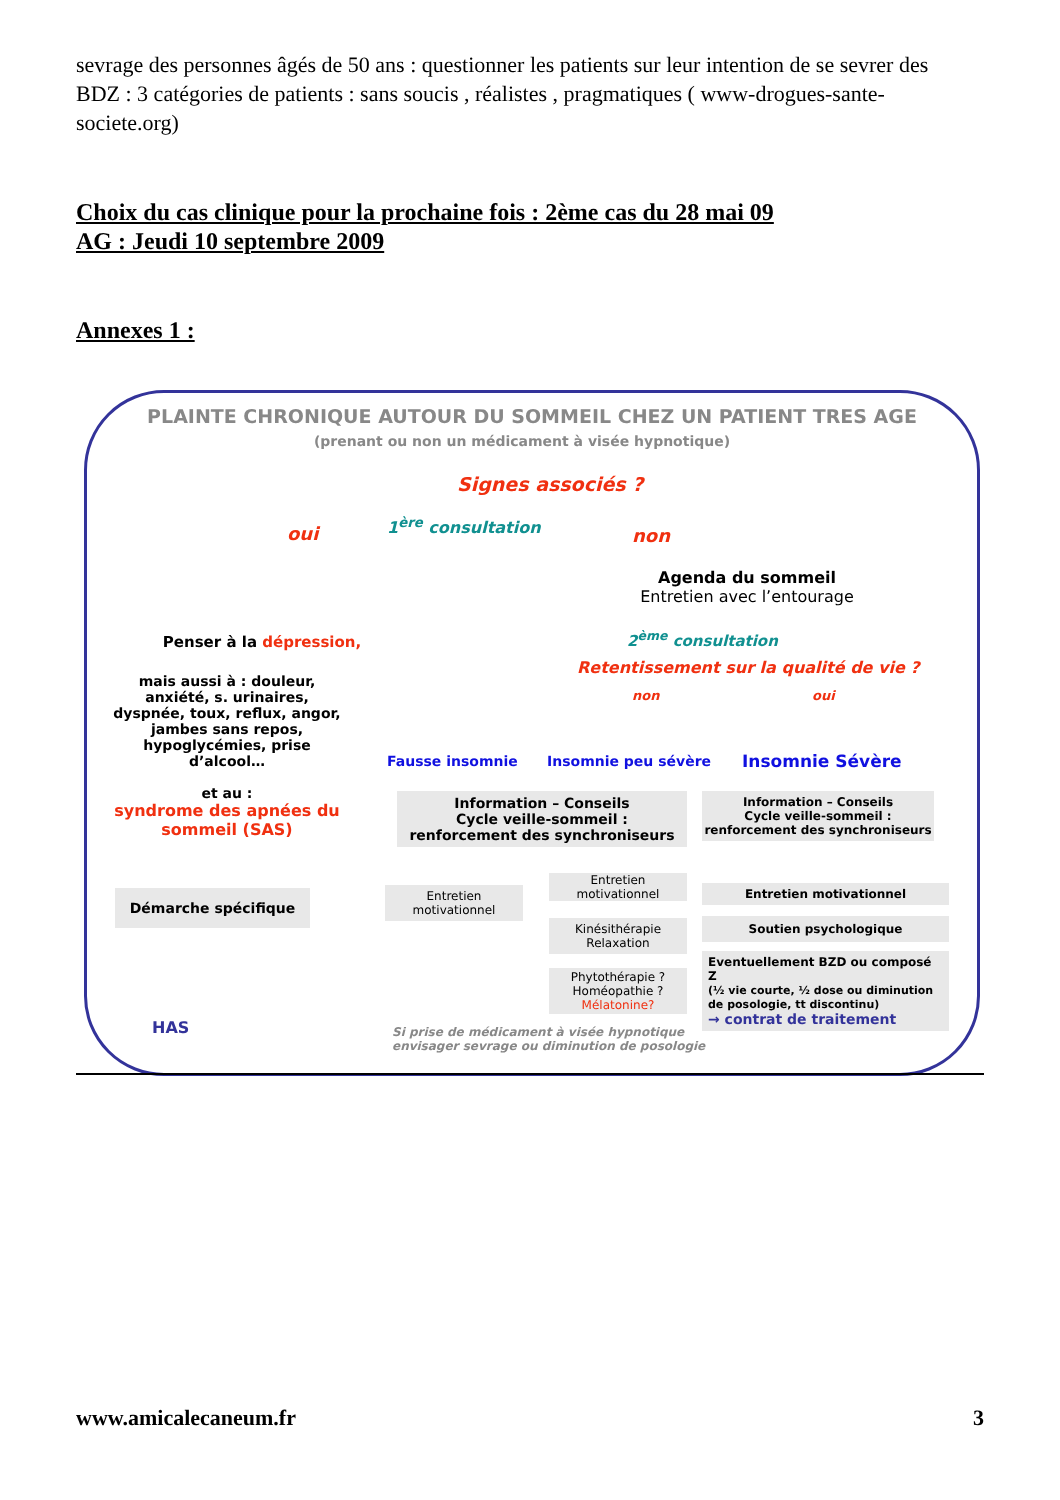sevrage des personnes âgés de 50 ans : questionner les patients sur leur intention de se sevrer des BDZ : 3 catégories de patients : sans soucis , réalistes , pragmatiques ( www-drogues-sante-societe.org)
Choix du cas clinique pour la prochaine fois : 2ème cas du 28 mai 09
AG : Jeudi 10 septembre 2009
Annexes 1 :
PLAINTE CHRONIQUE AUTOUR DU SOMMEIL CHEZ UN PATIENT TRES AGE
(prenant ou non un médicament à visée hypnotique)
Signes associés ?
oui 1<sup>ère</sup> consultation
non
Agenda du sommeil
Entretien avec l’entourage
Penser à la dépression,
mais aussi à : douleur, anxiété, s. urinaires, dyspnée, toux, reflux, angor, jambes sans repos, hypoglycémies, prise d’alcool…
et au :
syndrome des apnées du sommeil (SAS)
Démarche spécifique
2<sup>ème</sup> consultation
Retentissement sur la qualité de vie ?
non oui
Fausse insomnie Insomnie peu sévère Insomnie Sévère
Information – Conseils
Cycle veille-sommeil :
renforcement des synchroniseurs
Information – Conseils
Cycle veille-sommeil :
renforcement des synchroniseurs
Entretien
motivationnel
Entretien
motivationnel
Kinésithérapie
Relaxation
Phytothérapie ?
Homéopathie ?
Mélatonine?
Entretien motivationnel
Soutien psychologique
Eventuellement BZD ou composé Z
(½ vie courte, ½ dose ou diminution de posologie, tt discontinu)
→ contrat de traitement
HAS
Si prise de médicament à visée hypnotique
envisager sevrage ou diminution de posologie
www.amicalecaneum.fr 3